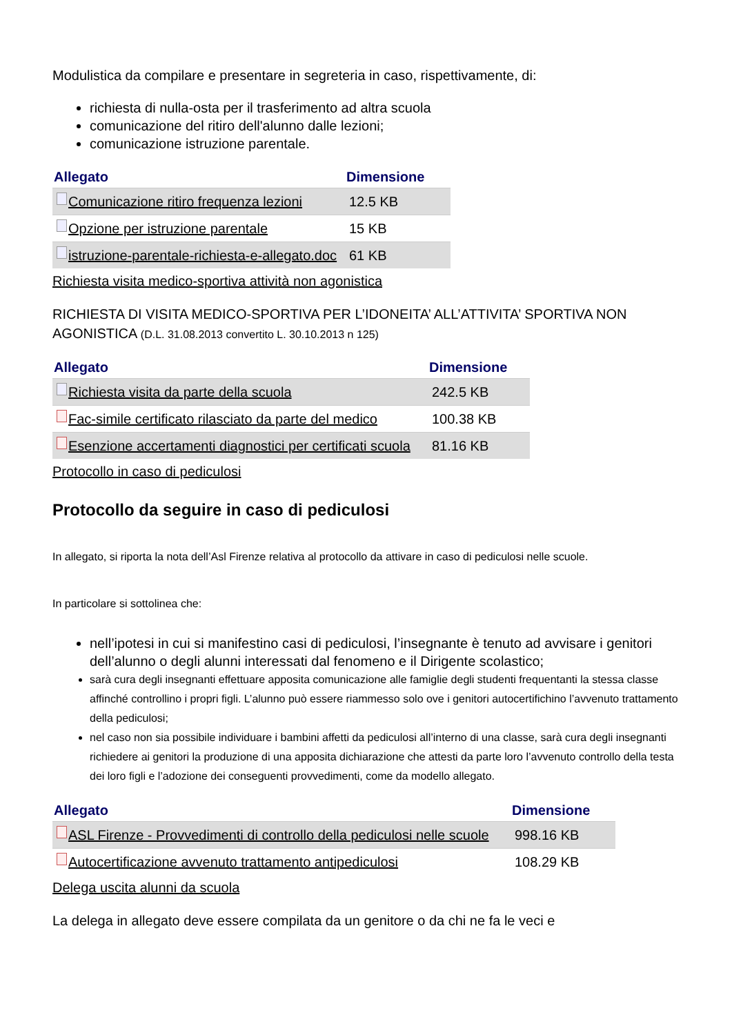Modulistica da compilare e presentare in segreteria in caso, rispettivamente, di:
richiesta di nulla-osta per il trasferimento ad altra scuola
comunicazione del ritiro dell'alunno dalle lezioni;
comunicazione istruzione parentale.
| Allegato | Dimensione |
| --- | --- |
| Comunicazione ritiro frequenza lezioni | 12.5 KB |
| Opzione per istruzione parentale | 15 KB |
| istruzione-parentale-richiesta-e-allegato.doc | 61 KB |
Richiesta visita medico-sportiva attività non agonistica
RICHIESTA DI VISITA MEDICO-SPORTIVA PER L’IDONEITA’ ALL’ATTIVITA’ SPORTIVA NON AGONISTICA (D.L. 31.08.2013 convertito L. 30.10.2013 n 125)
| Allegato | Dimensione |
| --- | --- |
| Richiesta visita da parte della scuola | 242.5 KB |
| Fac-simile certificato rilasciato da parte del medico | 100.38 KB |
| Esenzione accertamenti diagnostici per certificati scuola | 81.16 KB |
Protocollo in caso di pediculosi
Protocollo da seguire in caso di pediculosi
In allegato, si riporta la nota dell’Asl Firenze relativa al protocollo da attivare in caso di pediculosi nelle scuole.
In particolare si sottolinea che:
nell’ipotesi in cui si manifestino casi di pediculosi, l’insegnante è tenuto ad avvisare i genitori dell’alunno o degli alunni interessati dal fenomeno e il Dirigente scolastico;
sarà cura degli insegnanti effettuare apposita comunicazione alle famiglie degli studenti frequentanti la stessa classe affinché controllino i propri figli. L’alunno può essere riammesso solo ove i genitori autocertifichino l’avvenuto trattamento della pediculosi;
nel caso non sia possibile individuare i bambini affetti da pediculosi all’interno di una classe, sarà cura degli insegnanti richiedere ai genitori la produzione di una apposita dichiarazione che attesti da parte loro l’avvenuto controllo della testa dei loro figli e l’adozione dei conseguenti provvedimenti, come da modello allegato.
| Allegato | Dimensione |
| --- | --- |
| ASL Firenze - Provvedimenti di controllo della pediculosi nelle scuole | 998.16 KB |
| Autocertificazione avvenuto trattamento antipediculosi | 108.29 KB |
Delega uscita alunni da scuola
La delega in allegato deve essere compilata da un genitore o da chi ne fa le veci e